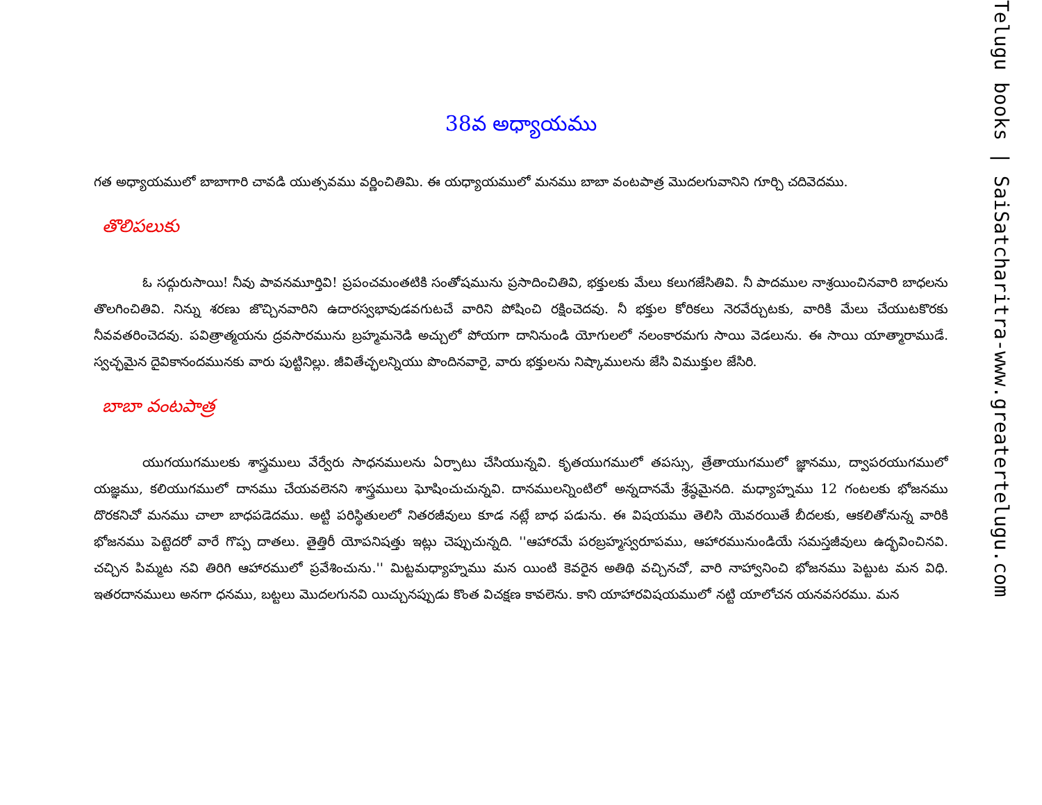38వ అధ్యాయము
గత అధ్యాయములో బాబాగారి చావడి యుత్సవము వర్ణించితిమి. ఈ యధ్యాయములో మనము బాబా వంటపాత్ర మొదలగువానిని గూర్చి చదివెదము.
తొలిపలుకు
ఓ సద్గురుసాయి! నీవు పావనమూర్తివి! ప్రపంచమంతటికి సంతోషమును ప్రసాదించితివి, భక్తులకు మేలు కలుగజేసితివి. నీ పాదముల నాశ్రయించినవారి బాధలను తొలగించితివి. నిన్ను శరణు జొచ్చినవారిని ఉదారస్వభావుడవగుటచే వారిని పోషించి రక్షించెదవు. నీ భక్తుల కోరికలు నెరవేర్చుటకు, వారికి మేలు చేయుటకొరకు నీవవతరించెదవు. పవిత్రాత్మయను ద్రవసారమును బ్రహ్మమనెడి అచ్చులో పోయగా దానినుండి యోగులలో నలంకారమగు సాయి వెడలును. ఈ సాయి యాత్మారాముడే. స్వచ్ఛమైన దైవికానందమునకు వారు పుట్టినిల్లు. జీవితేచ్ఛలన్నియు పొందినవారై, వారు భక్తులను నిష్కాములను జేసి విముక్తుల జేసిరి.
బాబా వంటపాత్ర
యుగయుగములకు శాస్త్రములు వేర్వేరు సాధనములను ఏర్పాటు చేసియున్నవి. కృతయుగములో తపస్సు, త్రేతాయుగములో జ్ఞానము, ద్వాపరయుగములో యజ్ఞము, కలియుగములో దానము చేయవలెనని శాస్త్రములు ఘోషించుచున్నవి. దానములన్నింటిలో అన్నదానమే శ్రేష్ఠమైనది. మధ్యాహ్నము 12 గంటలకు భోజనము దొరకనిచో మనము చాలా బాధపడెదము. అట్టి పరిస్థితులలో నితరజీవులు కూడ నట్లే బాధ పడును. ఈ విషయము తెలిసి యెవరయితే బీదలకు, ఆకలితోనున్న వారికి భోజనము పెట్టెదరో వారే గొప్ప దాతలు. తైత్తిరీ యోపనిషత్తు ఇట్లు చెప్పుచున్నది. ''ఆహారమే పరబ్రహ్మస్వరూపము, ఆహారమునుండియే సమస్తజీవులు ఉద్భవించినవి. చచ్చిన పిమ్మట నవి తిరిగి ఆహారములో ప్రవేశించును.'' మిట్టమధ్యాహ్నము మన యింటి కెవరైన అతిథి వచ్చినచో, వారి నాహ్వానించి భోజనము పెట్టుట మన విధి. ఇతరదానములు అనగా ధనము, బట్టలు మొదలగునవి యిచ్చునప్పుడు కొంత విచక్షణ కావలెను. కాని యాహారవిషయములో నట్టి యాలోచన యనవసరము. మన
Telugu books | SaiSatcharitra-www.greatertelugu.com